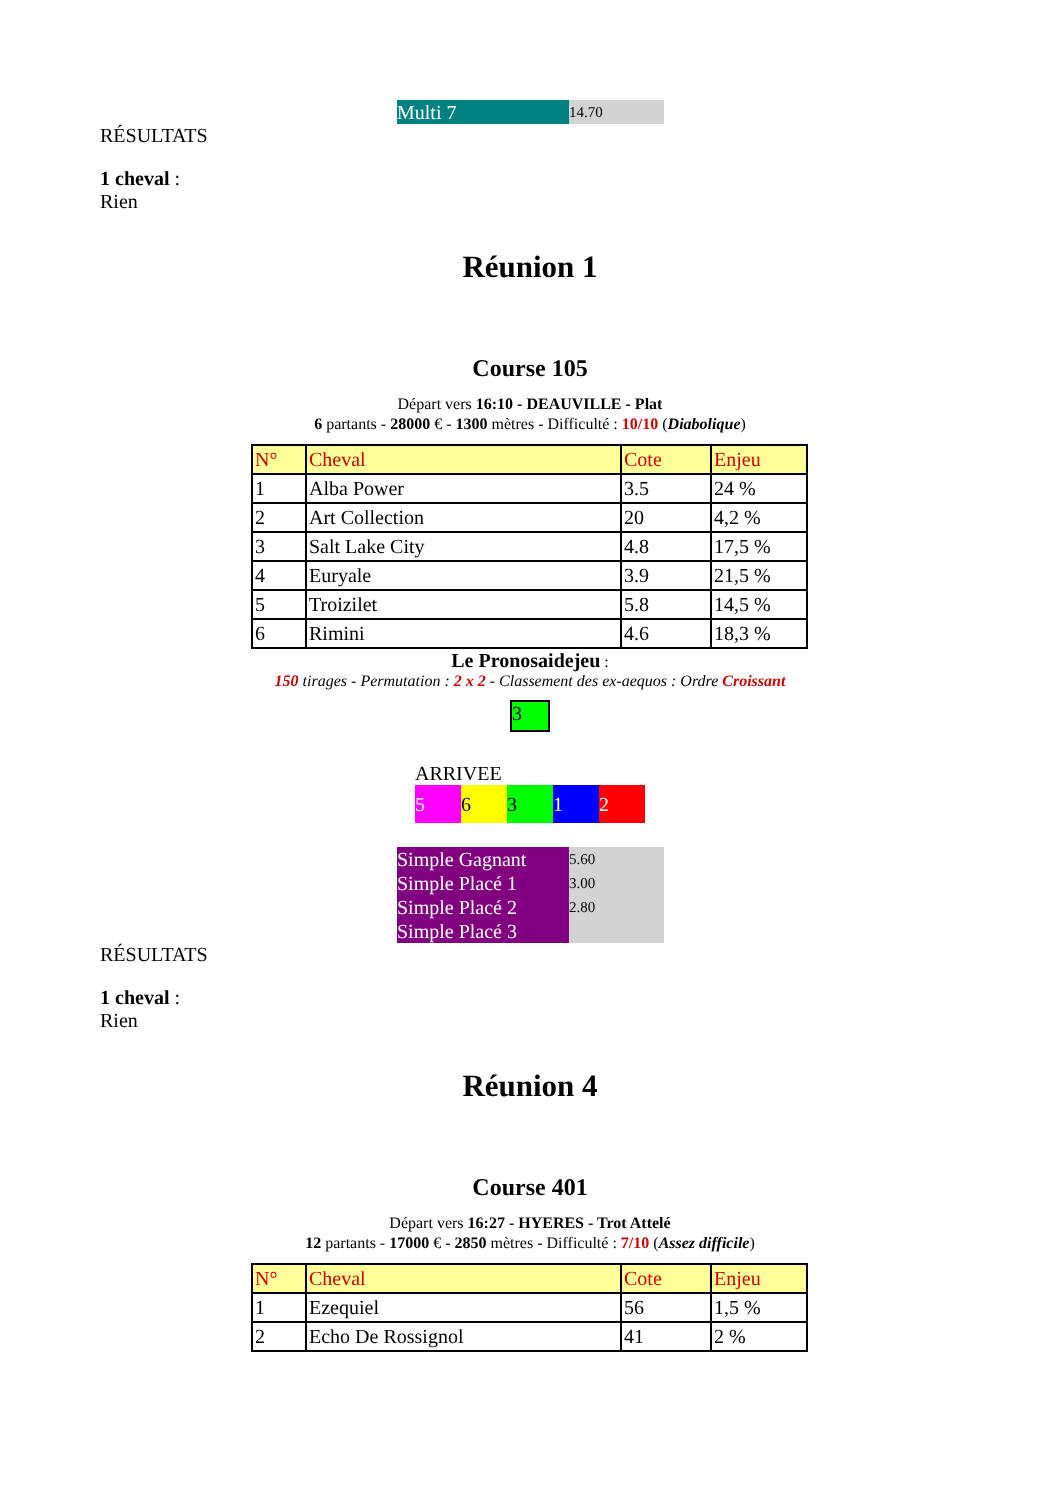Multi 7
14.70
RÉSULTATS
1 cheval :
Rien
Réunion 1
Course 105
Départ vers 16:10 - DEAUVILLE - Plat
6 partants - 28000 € - 1300 mètres - Difficulté : 10/10 (Diabolique)
| N° | Cheval | Cote | Enjeu |
| --- | --- | --- | --- |
| 1 | Alba Power | 3.5 | 24 % |
| 2 | Art Collection | 20 | 4,2 % |
| 3 | Salt Lake City | 4.8 | 17,5 % |
| 4 | Euryale | 3.9 | 21,5 % |
| 5 | Troizilet | 5.8 | 14,5 % |
| 6 | Rimini | 4.6 | 18,3 % |
Le Pronosaidejeu :
150 tirages - Permutation : 2 x 2 - Classement des ex-aequos : Ordre Croissant
3
ARRIVEE
5 6 3 1 2
Simple Gagnant 5.60
Simple Placé 1 3.00
Simple Placé 2 2.80
Simple Placé 3
RÉSULTATS
1 cheval :
Rien
Réunion 4
Course 401
Départ vers 16:27 - HYERES - Trot Attelé
12 partants - 17000 € - 2850 mètres - Difficulté : 7/10 (Assez difficile)
| N° | Cheval | Cote | Enjeu |
| --- | --- | --- | --- |
| 1 | Ezequiel | 56 | 1,5 % |
| 2 | Echo De Rossignol | 41 | 2 % |